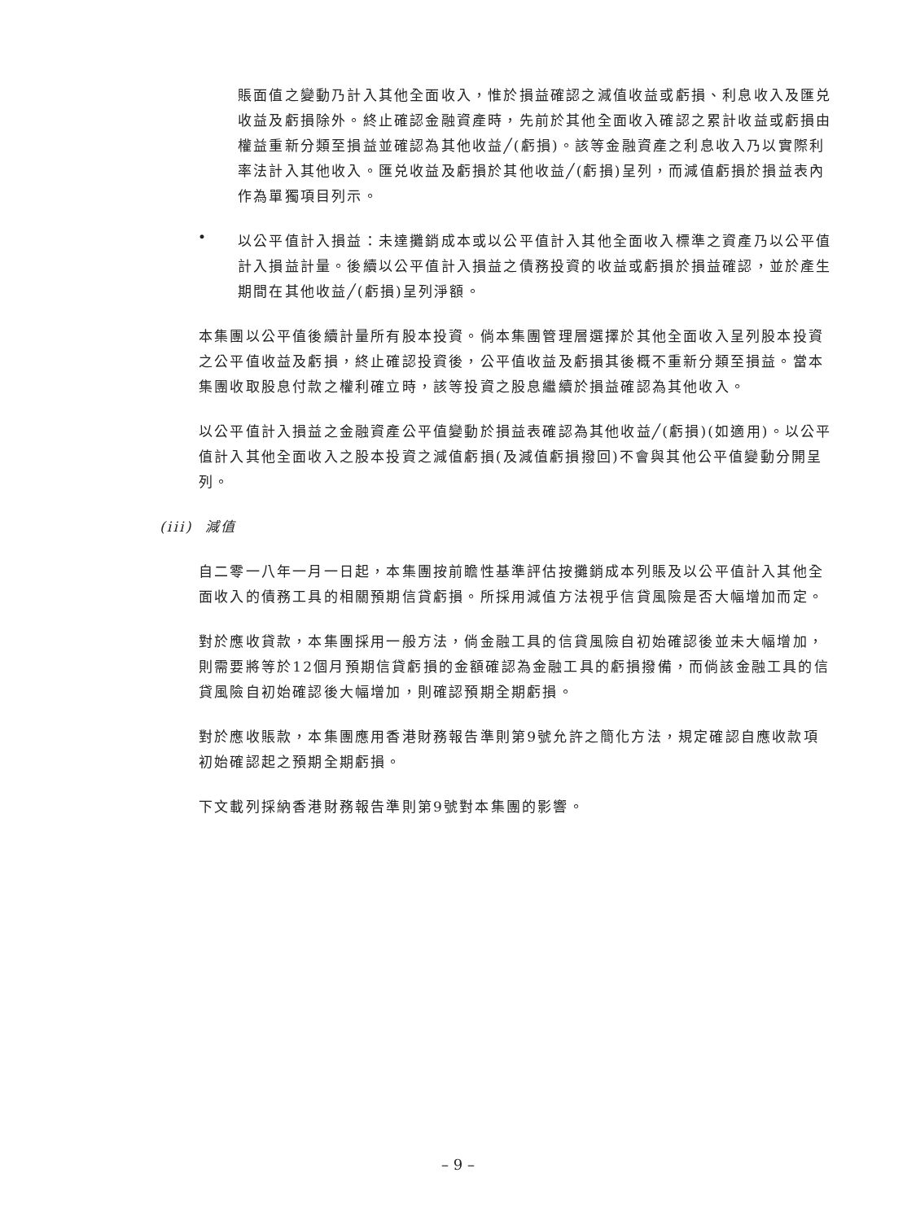賬面值之變動乃計入其他全面收入，惟於損益確認之減值收益或虧損、利息收入及匯兑收益及虧損除外。終止確認金融資產時，先前於其他全面收入確認之累計收益或虧損由權益重新分類至損益並確認為其他收益╱(虧損)。該等金融資產之利息收入乃以實際利率法計入其他收入。匯兑收益及虧損於其他收益╱(虧損)呈列，而減值虧損於損益表內作為單獨項目列示。
•
以公平值計入損益：未達攤銷成本或以公平值計入其他全面收入標準之資產乃以公平值計入損益計量。後續以公平值計入損益之債務投資的收益或虧損於損益確認，並於產生期間在其他收益╱(虧損)呈列淨額。
本集團以公平值後續計量所有股本投資。倘本集團管理層選擇於其他全面收入呈列股本投資之公平值收益及虧損，終止確認投資後，公平值收益及虧損其後概不重新分類至損益。當本集團收取股息付款之權利確立時，該等投資之股息繼續於損益確認為其他收入。
以公平值計入損益之金融資產公平值變動於損益表確認為其他收益╱(虧損)(如適用)。以公平值計入其他全面收入之股本投資之減值虧損(及減值虧損撥回)不會與其他公平值變動分開呈列。
(iii) 減值
自二零一八年一月一日起，本集團按前瞻性基準評估按攤銷成本列賬及以公平值計入其他全面收入的債務工具的相關預期信貸虧損。所採用減值方法視乎信貸風險是否大幅增加而定。
對於應收貸款，本集團採用一般方法，倘金融工具的信貸風險自初始確認後並未大幅增加，則需要將等於12個月預期信貸虧損的金額確認為金融工具的虧損撥備，而倘該金融工具的信貸風險自初始確認後大幅增加，則確認預期全期虧損。
對於應收賬款，本集團應用香港財務報告準則第9號允許之簡化方法，規定確認自應收款項初始確認起之預期全期虧損。
下文載列採納香港財務報告準則第9號對本集團的影響。
– 9 –